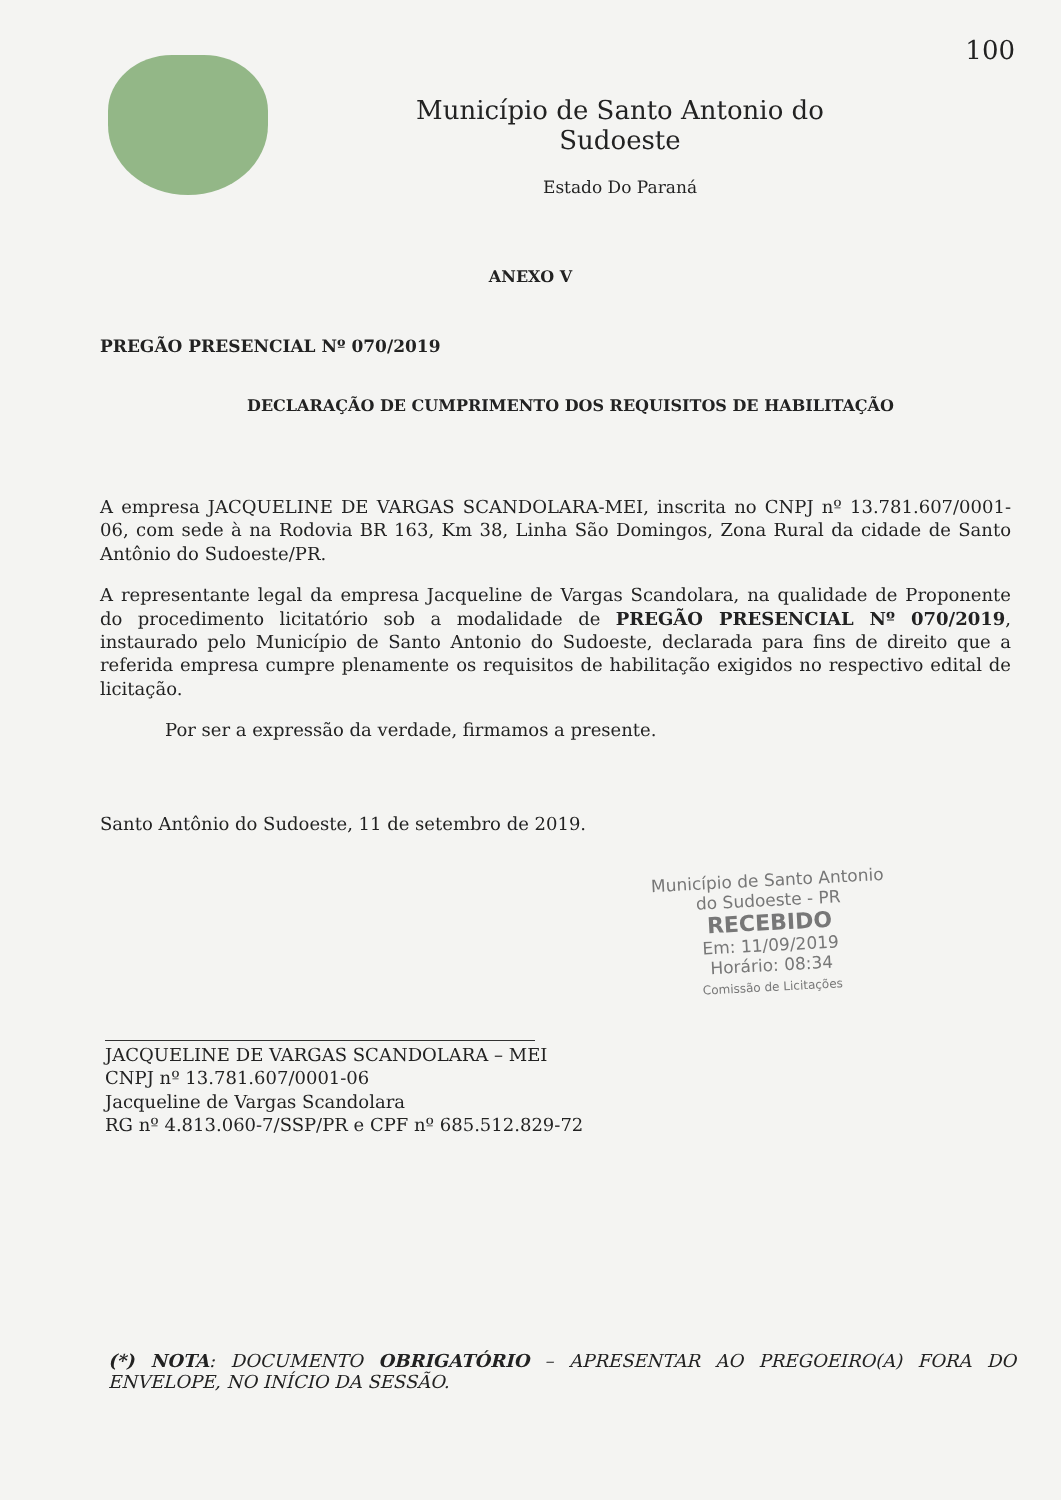100
Município de Santo Antonio do Sudoeste
Estado Do Paraná
ANEXO V
PREGÃO PRESENCIAL Nº 070/2019
DECLARAÇÃO DE CUMPRIMENTO DOS REQUISITOS DE HABILITAÇÃO
A empresa JACQUELINE DE VARGAS SCANDOLARA-MEI, inscrita no CNPJ nº 13.781.607/0001-06, com sede à na Rodovia BR 163, Km 38, Linha São Domingos, Zona Rural da cidade de Santo Antônio do Sudoeste/PR.
A representante legal da empresa Jacqueline de Vargas Scandolara, na qualidade de Proponente do procedimento licitatório sob a modalidade de PREGÃO PRESENCIAL Nº 070/2019, instaurado pelo Município de Santo Antonio do Sudoeste, declarada para fins de direito que a referida empresa cumpre plenamente os requisitos de habilitação exigidos no respectivo edital de licitação.
Por ser a expressão da verdade, firmamos a presente.
Santo Antônio do Sudoeste, 11 de setembro de 2019.
Município de Santo Antonio
do Sudoeste - PR
RECEBIDO
Em: 11/09/2019
Horário: 08:34
Comissão de Licitações
JACQUELINE DE VARGAS SCANDOLARA – MEI
CNPJ nº 13.781.607/0001-06
Jacqueline de Vargas Scandolara
RG nº 4.813.060-7/SSP/PR e CPF nº 685.512.829-72
(*) NOTA: DOCUMENTO OBRIGATÓRIO – APRESENTAR AO PREGOEIRO(A) FORA DO ENVELOPE, NO INÍCIO DA SESSÃO.